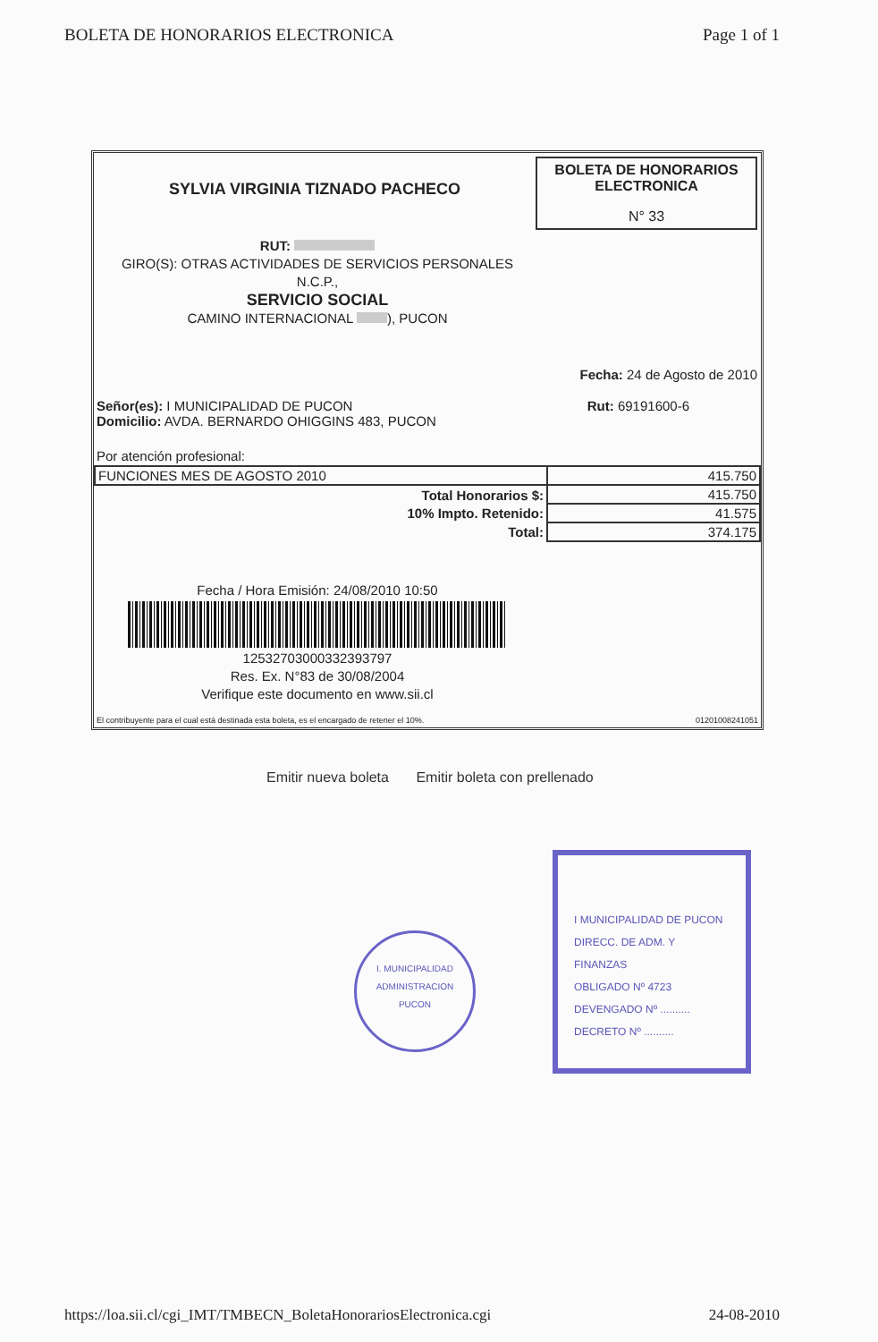BOLETA DE HONORARIOS ELECTRONICA
Page 1 of 1
SYLVIA VIRGINIA TIZNADO PACHECO
BOLETA DE HONORARIOS
ELECTRONICA
N° 33
RUT:
GIRO(S): OTRAS ACTIVIDADES DE SERVICIOS PERSONALES
N.C.P.,
SERVICIO SOCIAL
CAMINO INTERNACIONAL ), PUCON
Fecha: 24 de Agosto de 2010
Señor(es): I MUNICIPALIDAD DE PUCON
Domicilio: AVDA. BERNARDO OHIGGINS 483, PUCON
Rut: 69191600-6
Por atención profesional:
| FUNCIONES MES DE AGOSTO 2010 | 415.750 |
| Total Honorarios $: | 415.750 |
| 10% Impto. Retenido: | 41.575 |
| Total: | 374.175 |
Fecha / Hora Emisión: 24/08/2010 10:50
12532703000332393797
Res. Ex. N°83 de 30/08/2004
Verifique este documento en www.sii.cl
El contribuyente para el cual está destinada esta boleta, es el encargado de retener el 10%. 01201008241051
Emitir nueva boleta Emitir boleta con prellenado
I. MUNICIPALIDAD
ADMINISTRACION
PUCON
I MUNICIPALIDAD DE PUCON
DIRECC. DE ADM. Y FINANZAS
OBLIGADO Nº 4723
DEVENGADO Nº ..........
DECRETO Nº ..........
https://loa.sii.cl/cgi_IMT/TMBECN_BoletaHonorariosElectronica.cgi
24-08-2010